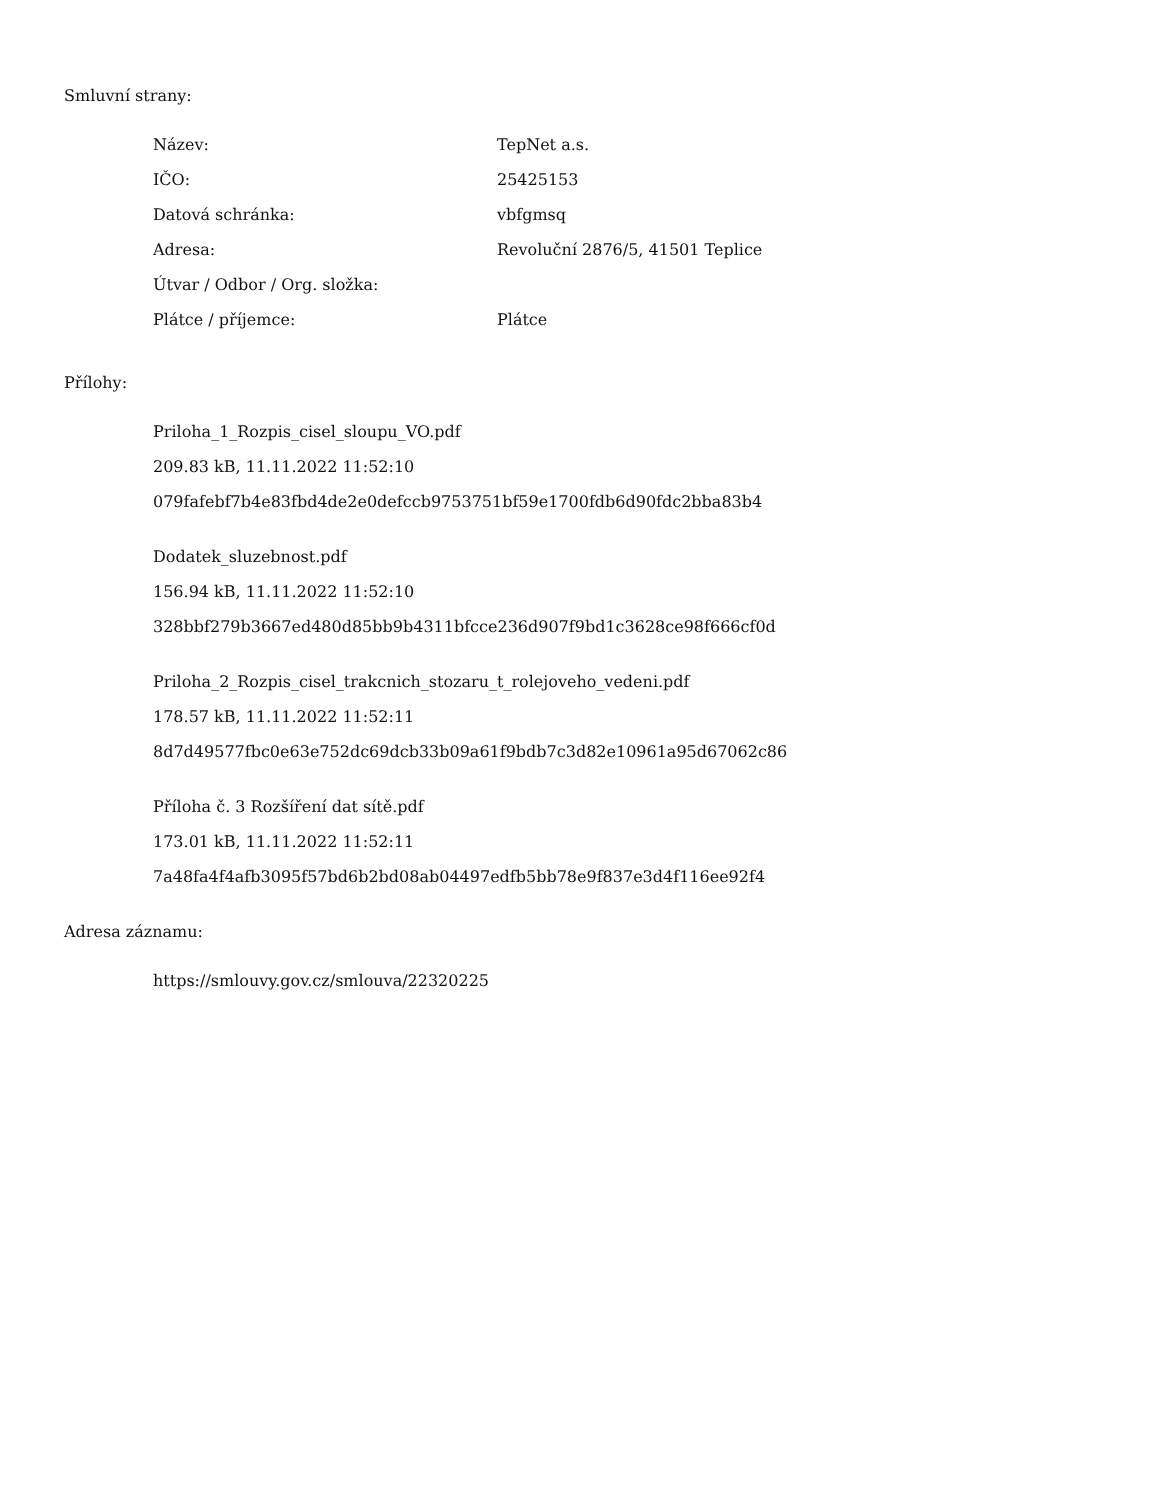Smluvní strany:
| Název: | TepNet a.s. |
| IČO: | 25425153 |
| Datová schránka: | vbfgmsq |
| Adresa: | Revoluční 2876/5, 41501 Teplice |
| Útvar / Odbor / Org. složka: | |
| Plátce / příjemce: | Plátce |
Přílohy:
Priloha_1_Rozpis_cisel_sloupu_VO.pdf
209.83 kB, 11.11.2022 11:52:10
079fafebf7b4e83fbd4de2e0defccb9753751bf59e1700fdb6d90fdc2bba83b4
Dodatek_sluzebnost.pdf
156.94 kB, 11.11.2022 11:52:10
328bbf279b3667ed480d85bb9b4311bfcce236d907f9bd1c3628ce98f666cf0d
Priloha_2_Rozpis_cisel_trakcnich_stozaru_t_rolejoveho_vedeni.pdf
178.57 kB, 11.11.2022 11:52:11
8d7d49577fbc0e63e752dc69dcb33b09a61f9bdb7c3d82e10961a95d67062c86
Příloha č. 3 Rozšíření dat sítě.pdf
173.01 kB, 11.11.2022 11:52:11
7a48fa4f4afb3095f57bd6b2bd08ab04497edfb5bb78e9f837e3d4f116ee92f4
Adresa záznamu:
https://smlouvy.gov.cz/smlouva/22320225